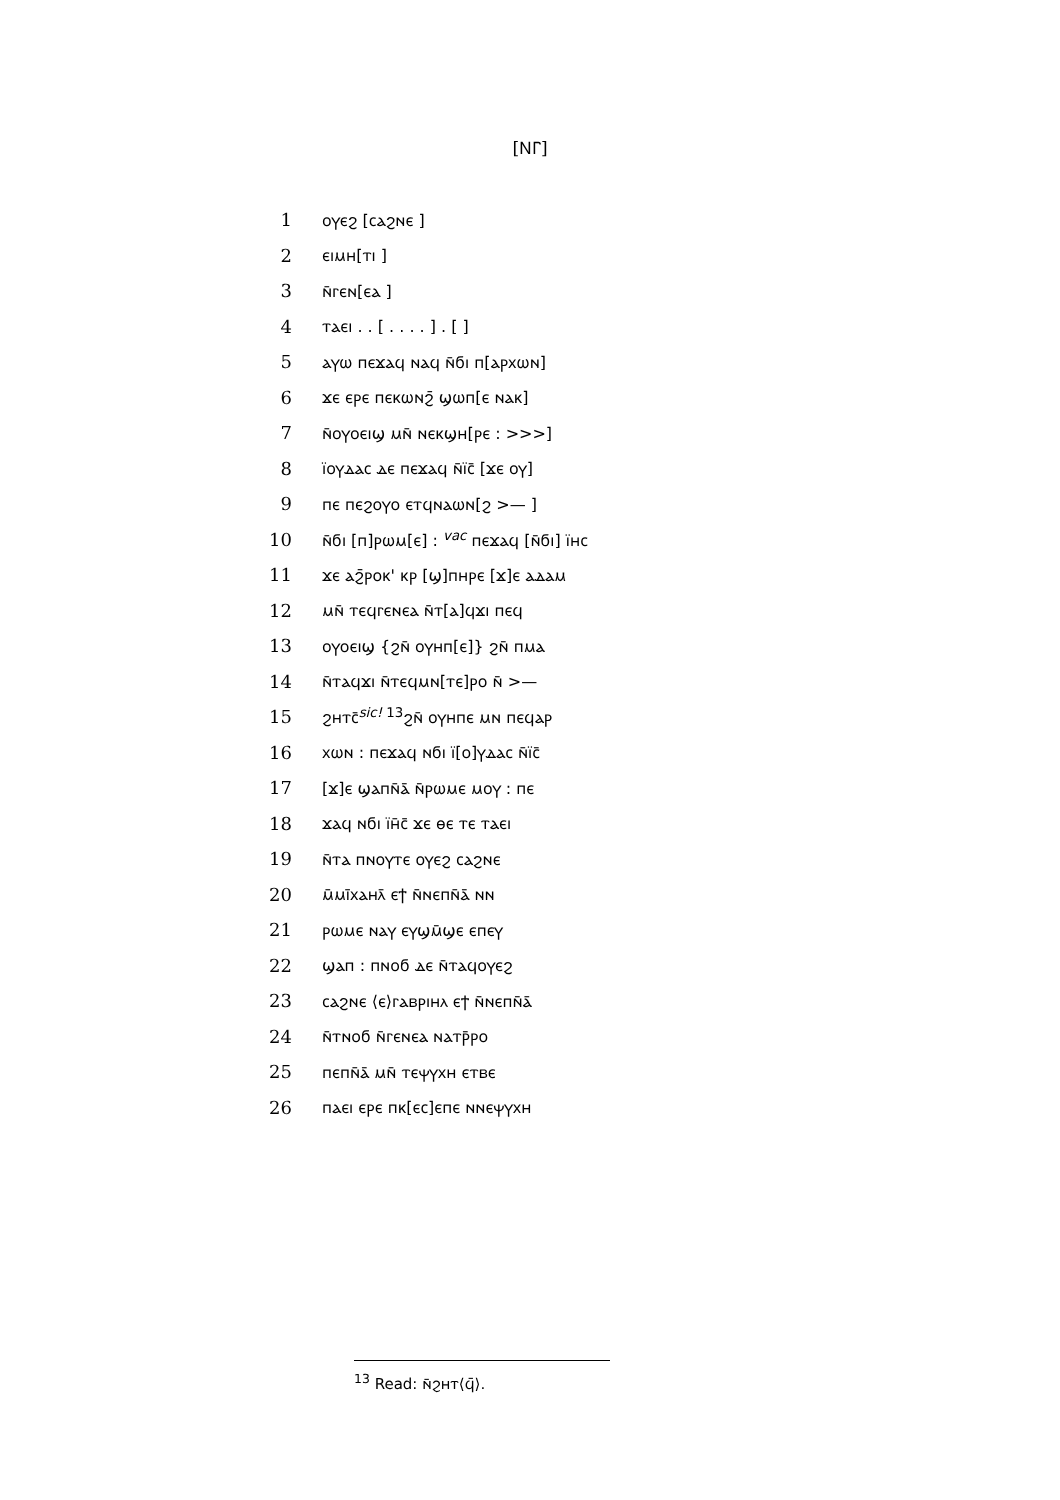[ⲚⲄ]
1 ⲟⲩⲉϩ [ⲥⲁϩⲛⲉ ]
2 ⲉⲓⲙⲏ[ⲧⲓ ]
3 ⲛ̄ⲅⲉⲛ[ⲉⲁ ]
4 ⲧⲁⲉⲓ . . [ . . . . ] . [ ]
5 ⲁⲩⲱ ⲡⲉϫⲁϥ ⲛⲁϥ ⲛ̄ϭⲓ ⲡ[ⲁⲣⲭⲱⲛ]
6 ϫⲉ ⲉⲣⲉ ⲡⲉⲕⲱⲛϩ̄ ϣⲱⲡ[ⲉ ⲛⲁⲕ]
7 ⲛ̄ⲟⲩⲟⲉⲓϣ ⲙⲛ̄ ⲛⲉⲕϣⲏ[ⲣⲉ : >>>]
8 ⲓ̈ⲟⲩⲇⲁⲥ ⲇⲉ ⲡⲉϫⲁϥ ⲛ̄ⲓ̈ⲥ̄ [ϫⲉ ⲟⲩ]
9 ⲡⲉ ⲡⲉϩⲟⲩⲟ ⲉⲧϥⲛⲁⲱⲛ[ϩ >— ]
10 ⲛ̄ϭⲓ [ⲡ]ⲣⲱⲙ[ⲉ] : <sup>vac</sup> ⲡⲉϫⲁϥ [ⲛ̄ϭⲓ] ⲓ̈ⲏⲥ
11 ϫⲉ ⲁϩ̄ⲣⲟⲕ' ⲕⲣ [ϣ]ⲡⲏⲣⲉ [ϫ]ⲉ ⲁⲇⲁⲙ
12 ⲙⲛ̄ ⲧⲉϥⲅⲉⲛⲉⲁ ⲛ̄ⲧ[ⲁ]ϥϫⲓ ⲡⲉϥ
13 ⲟⲩⲟⲉⲓϣ {ϩⲛ̄ ⲟⲩⲏⲡ[ⲉ]} ϩⲛ̄ ⲡⲙⲁ
14 ⲛ̄ⲧⲁϥϫⲓ ⲛ̄ⲧⲉϥⲙⲛ[ⲧⲉ]ⲣⲟ ⲛ̄ >—
15 ϩⲏⲧⲥ̄<sup>sic! 13</sup>ϩⲛ̄ ⲟⲩⲏⲡⲉ ⲙⲛ ⲡⲉϥⲁⲣ
16 ⲭⲱⲛ : ⲡⲉϫⲁϥ ⲛϭⲓ ⲓ̈[ⲟ]ⲩⲇⲁⲥ ⲛ̄ⲓ̈ⲥ̄
17 [ϫ]ⲉ ϣⲁⲡⲛ̄ⲁ̄ ⲛ̄ⲣⲱⲙⲉ ⲙⲟⲩ : ⲡⲉ
18 ϫⲁϥ ⲛϭⲓ ⲓ̈ⲏ̄ⲥ̄ ϫⲉ ⲑⲉ ⲧⲉ ⲧⲁⲉⲓ
19 ⲛ̄ⲧⲁ ⲡⲛⲟⲩⲧⲉ ⲟⲩⲉϩ ⲥⲁϩⲛⲉ
20 ⲙ̄ⲙⲓ̄ⲭⲁⲏⲗ̄ ⲉϯ ⲛ̄ⲛⲉⲡⲛ̄ⲁ̄ ⲛⲛ
21 ⲣⲱⲙⲉ ⲛⲁⲩ ⲉⲩϣⲙ̄ϣⲉ ⲉⲡⲉⲩ
22 ϣⲁⲡ : ⲡⲛⲟϭ ⲇⲉ ⲛ̄ⲧⲁϥⲟⲩⲉϩ
23 ⲥⲁϩⲛⲉ ⟨ⲉ⟩ⲅⲁⲃⲣⲓⲏⲗ ⲉϯ ⲛ̄ⲛⲉⲡⲛ̄ⲁ̄
24 ⲛ̄ⲧⲛⲟϭ ⲛ̄ⲅⲉⲛⲉⲁ ⲛⲁⲧⲣ̄ⲣⲟ
25 ⲡⲉⲡⲛ̄ⲁ̄ ⲙⲛ̄ ⲧⲉⲯⲩⲭⲏ ⲉⲧⲃⲉ
26 ⲡⲁⲉⲓ ⲉⲣⲉ ⲡⲕ[ⲉⲥ]ⲉⲡⲉ ⲛⲛⲉⲯⲩⲭⲏ
<sup>13</sup> Read: ⲛ̄ϩⲏⲧ⟨ϥ̄⟩.